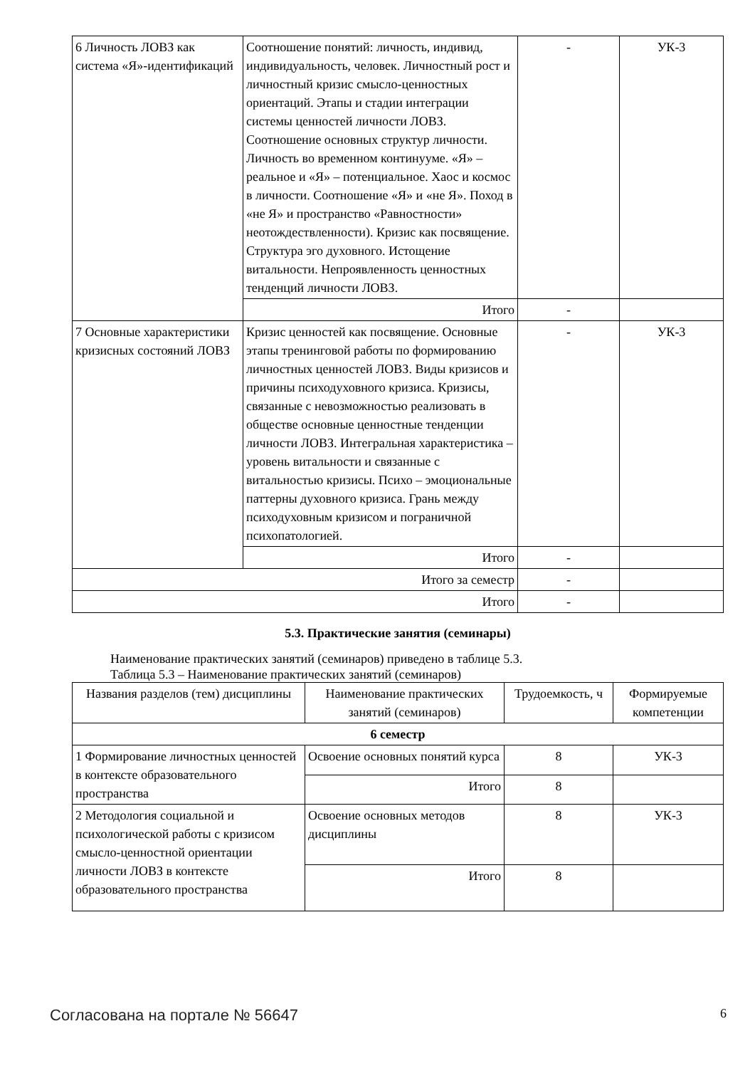| 6 Личность ЛОВЗ как система «Я»-идентификаций | Соотношение понятий: личность, индивид, индивидуальность, человек. Личностный рост и личностный кризис смысло-ценностных ориентаций. Этапы и стадии интеграции системы ценностей личности ЛОВЗ. Соотношение основных структур личности. Личность во временном континууме. «Я» – реальное и «Я» – потенциальное. Хаос и космос в личности. Соотношение «Я» и «не Я». Поход в «не Я» и пространство «Равностности» неотождествленности). Кризис как посвящение. Структура эго духовного. Истощение витальности. Непроявленность ценностных тенденций личности ЛОВЗ. | - | УК-3 |
| | Итого | - | |
| 7 Основные характеристики кризисных состояний ЛОВЗ | Кризис ценностей как посвящение. Основные этапы тренинговой работы по формированию личностных ценностей ЛОВЗ. Виды кризисов и причины психодуховного кризиса. Кризисы, связанные с невозможностью реализовать в обществе основные ценностные тенденции личности ЛОВЗ. Интегральная характеристика – уровень витальности и связанные с витальностью кризисы. Психо – эмоциональные паттерны духовного кризиса. Грань между психодуховным кризисом и пограничной психопатологией. | - | УК-3 |
| | Итого | - | |
| Итого за семестр | | - | |
| Итого | | - | |
5.3. Практические занятия (семинары)
Наименование практических занятий (семинаров) приведено в таблице 5.3.
Таблица 5.3 – Наименование практических занятий (семинаров)
| Названия разделов (тем) дисциплины | Наименование практических занятий (семинаров) | Трудоемкость, ч | Формируемые компетенции |
| --- | --- | --- | --- |
| 6 семестр | | | |
| 1 Формирование личностных ценностей в контексте образовательного пространства | Освоение основных понятий курса | 8 | УК-3 |
| | Итого | 8 | |
| 2 Методология социальной и психологической работы с кризисом смысло-ценностной ориентации личности ЛОВЗ в контексте образовательного пространства | Освоение основных методов дисциплины | 8 | УК-3 |
| | Итого | 8 | |
Согласована на портале № 56647 6